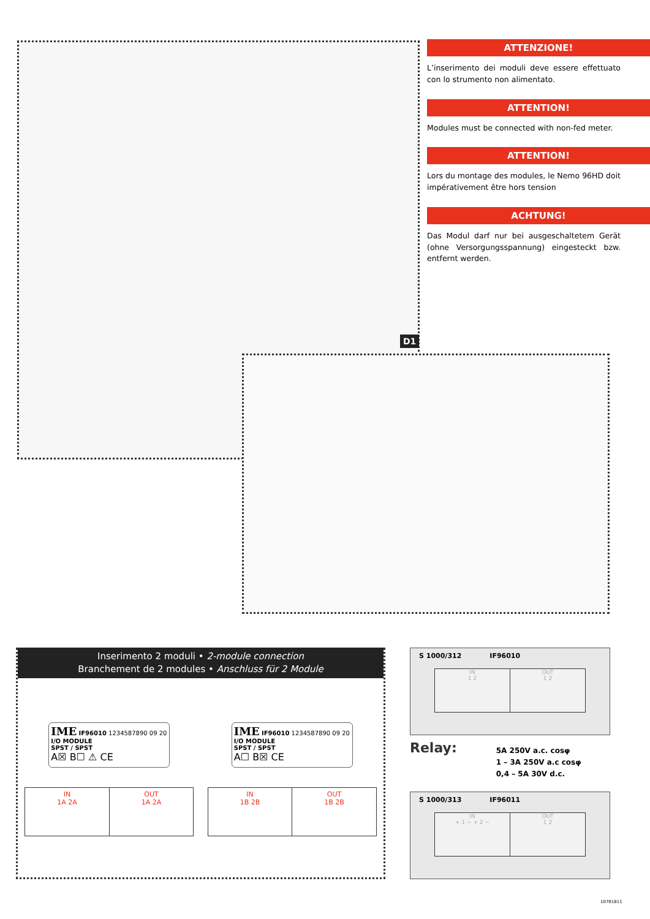D1
ATTENZIONE!
L’inserimento dei moduli deve essere effettuato con lo strumento non alimentato.
ATTENTION!
Modules must be connected with non-fed meter.
ATTENTION!
Lors du montage des modules, le Nemo 96HD doit impérativement être hors tension
ACHTUNG!
Das Modul darf nur bei ausgeschaltetem Gerät (ohne Versorgungsspannung) eingesteckt bzw. entfernt werden.
Inserimento 2 moduli • 2-module connection
Branchement de 2 modules • Anschluss für 2 Module
IME IF96010 1234587890 09 20
I/O MODULE
SPST / SPST
A☒ B☐ ⚠ CE
IME IF96010 1234587890 09 20
I/O MODULE
SPST / SPST
A☐ B☒ CE
IN
1A 2A
OUT
1A 2A
IN
1B 2B
OUT
1B 2B
S 1000/312 IF96010
IN
1 2
OUT
1 2
Relay:
5A 250V a.c. cosφ
1 – 3A 250V a.c cosφ
0,4 – 5A 30V d.c.
S 1000/313 IF96011
IN
+ 1 − + 2 −
OUT
1 2
10781811